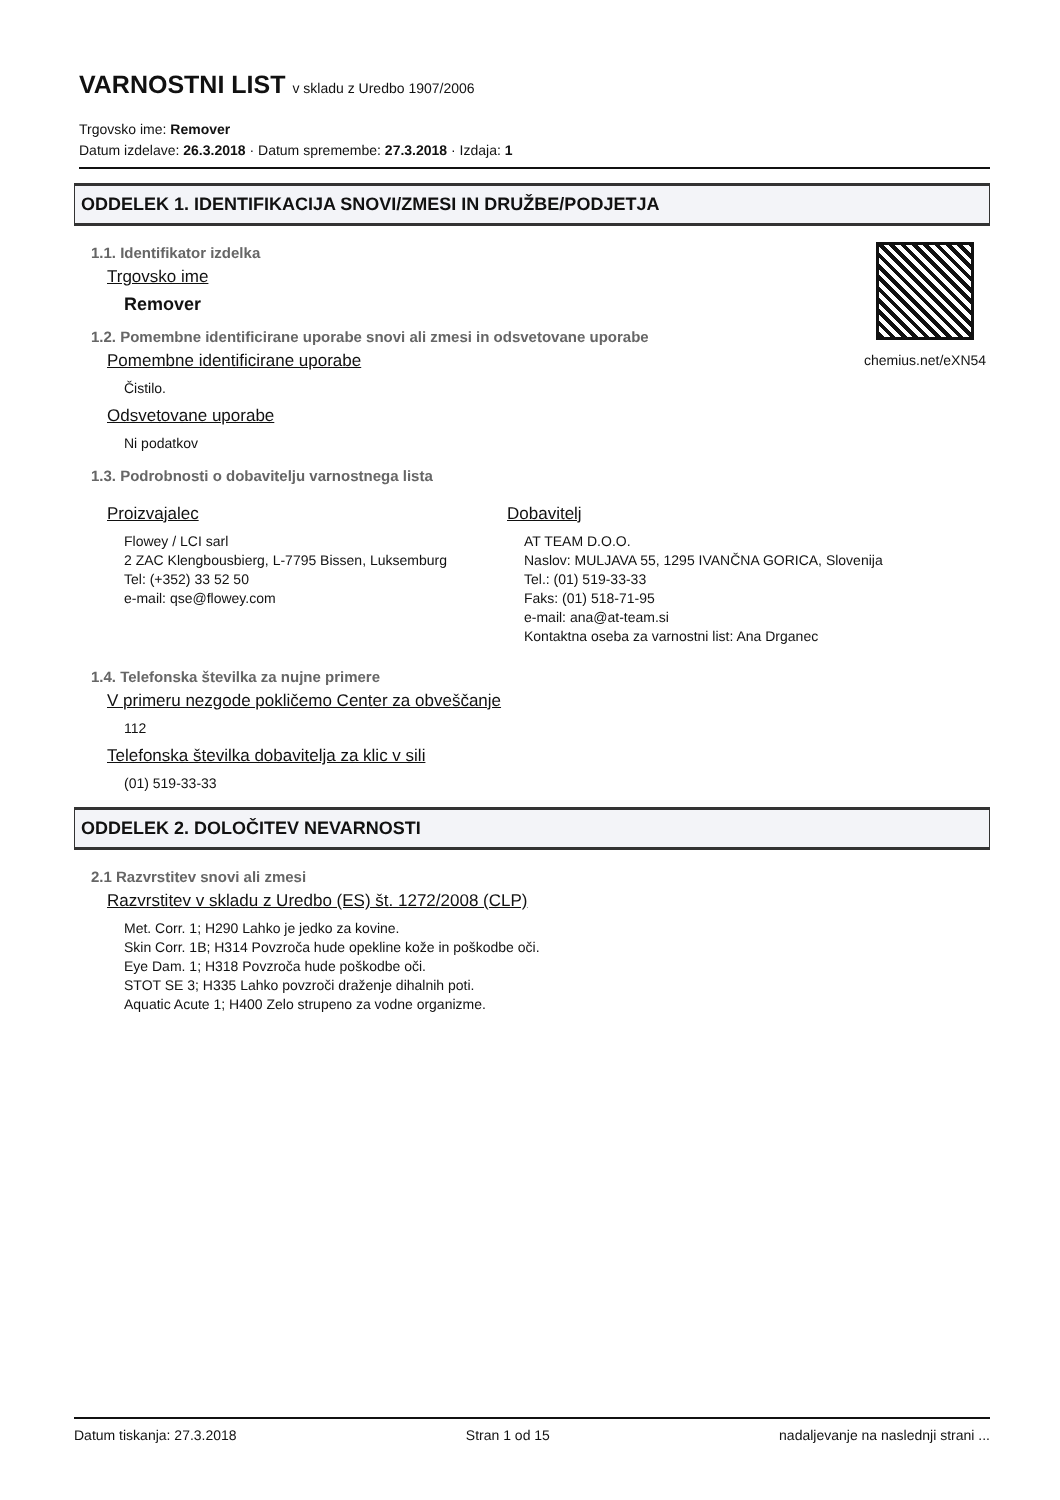VARNOSTNI LIST v skladu z Uredbo 1907/2006
Trgovsko ime: Remover
Datum izdelave: 26.3.2018 · Datum spremembe: 27.3.2018 · Izdaja: 1
ODDELEK 1. IDENTIFIKACIJA SNOVI/ZMESI IN DRUŽBE/PODJETJA
chemius.net/eXN54
1.1. Identifikator izdelka
Trgovsko ime
Remover
1.2. Pomembne identificirane uporabe snovi ali zmesi in odsvetovane uporabe
Pomembne identificirane uporabe
Čistilo.
Odsvetovane uporabe
Ni podatkov
1.3. Podrobnosti o dobavitelju varnostnega lista
Proizvajalec
Flowey / LCI sarl
2 ZAC Klengbousbierg, L-7795 Bissen, Luksemburg
Tel: (+352) 33 52 50
e-mail: qse@flowey.com
Dobavitelj
AT TEAM D.O.O.
Naslov: MULJAVA 55, 1295 IVANČNA GORICA, Slovenija
Tel.: (01) 519-33-33
Faks: (01) 518-71-95
e-mail: ana@at-team.si
Kontaktna oseba za varnostni list: Ana Drganec
1.4. Telefonska številka za nujne primere
V primeru nezgode pokličemo Center za obveščanje
112
Telefonska številka dobavitelja za klic v sili
(01) 519-33-33
ODDELEK 2. DOLOČITEV NEVARNOSTI
2.1 Razvrstitev snovi ali zmesi
Razvrstitev v skladu z Uredbo (ES) št. 1272/2008 (CLP)
Met. Corr. 1; H290 Lahko je jedko za kovine.
Skin Corr. 1B; H314 Povzroča hude opekline kože in poškodbe oči.
Eye Dam. 1; H318 Povzroča hude poškodbe oči.
STOT SE 3; H335 Lahko povzroči draženje dihalnih poti.
Aquatic Acute 1; H400 Zelo strupeno za vodne organizme.
Datum tiskanja: 27.3.2018 Stran 1 od 15 nadaljevanje na naslednji strani ...